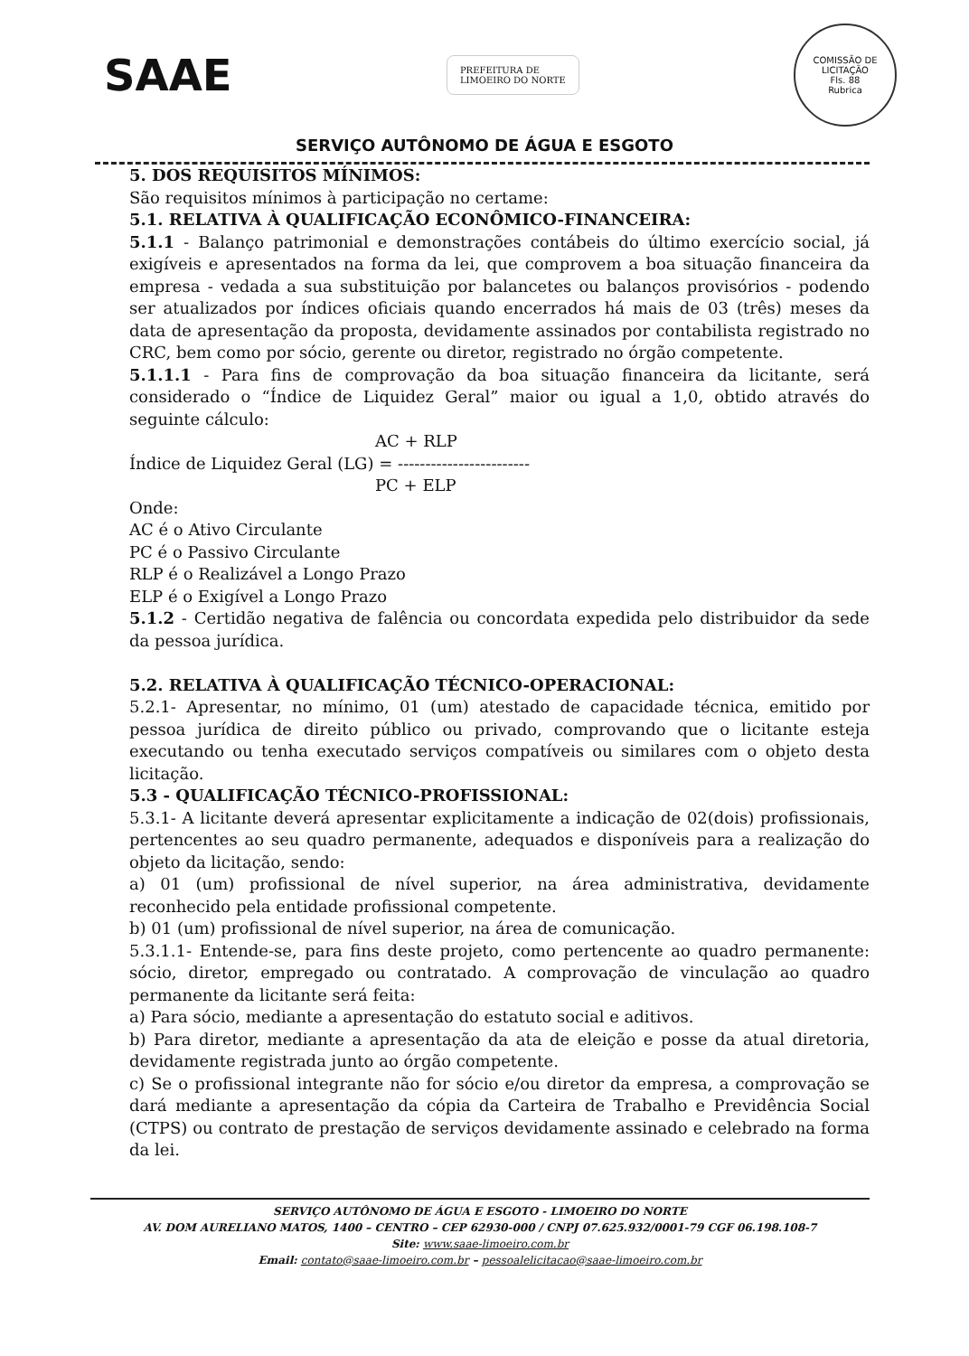SAAE
PREFEITURA DE
LIMOEIRO DO NORTE
COMISSÃO DE LICITAÇÃO
Fls. 88
Rubrica
SERVIÇO AUTÔNOMO DE ÁGUA E ESGOTO
5. DOS REQUISITOS MÍNIMOS:
São requisitos mínimos à participação no certame:
5.1. RELATIVA À QUALIFICAÇÃO ECONÔMICO-FINANCEIRA:
5.1.1 - Balanço patrimonial e demonstrações contábeis do último exercício social, já exigíveis e apresentados na forma da lei, que comprovem a boa situação financeira da empresa - vedada a sua substituição por balancetes ou balanços provisórios - podendo ser atualizados por índices oficiais quando encerrados há mais de 03 (três) meses da data de apresentação da proposta, devidamente assinados por contabilista registrado no CRC, bem como por sócio, gerente ou diretor, registrado no órgão competente.
5.1.1.1 - Para fins de comprovação da boa situação financeira da licitante, será considerado o “Índice de Liquidez Geral” maior ou igual a 1,0, obtido através do seguinte cálculo:
AC + RLP
Índice de Liquidez Geral (LG) = ------------------------
PC + ELP
Onde:
AC é o Ativo Circulante
PC é o Passivo Circulante
RLP é o Realizável a Longo Prazo
ELP é o Exigível a Longo Prazo
5.1.2 - Certidão negativa de falência ou concordata expedida pelo distribuidor da sede da pessoa jurídica.
5.2. RELATIVA À QUALIFICAÇÃO TÉCNICO-OPERACIONAL:
5.2.1- Apresentar, no mínimo, 01 (um) atestado de capacidade técnica, emitido por pessoa jurídica de direito público ou privado, comprovando que o licitante esteja executando ou tenha executado serviços compatíveis ou similares com o objeto desta licitação.
5.3 - QUALIFICAÇÃO TÉCNICO-PROFISSIONAL:
5.3.1- A licitante deverá apresentar explicitamente a indicação de 02(dois) profissionais, pertencentes ao seu quadro permanente, adequados e disponíveis para a realização do objeto da licitação, sendo:
a) 01 (um) profissional de nível superior, na área administrativa, devidamente reconhecido pela entidade profissional competente.
b) 01 (um) profissional de nível superior, na área de comunicação.
5.3.1.1- Entende-se, para fins deste projeto, como pertencente ao quadro permanente: sócio, diretor, empregado ou contratado. A comprovação de vinculação ao quadro permanente da licitante será feita:
a) Para sócio, mediante a apresentação do estatuto social e aditivos.
b) Para diretor, mediante a apresentação da ata de eleição e posse da atual diretoria, devidamente registrada junto ao órgão competente.
c) Se o profissional integrante não for sócio e/ou diretor da empresa, a comprovação se dará mediante a apresentação da cópia da Carteira de Trabalho e Previdência Social (CTPS) ou contrato de prestação de serviços devidamente assinado e celebrado na forma da lei.
SERVIÇO AUTÔNOMO DE ÁGUA E ESGOTO - LIMOEIRO DO NORTE
AV. DOM AURELIANO MATOS, 1400 – CENTRO – CEP 62930-000 / CNPJ 07.625.932/0001-79 CGF 06.198.108-7
Site: www.saae-limoeiro.com.br
Email: contato@saae-limoeiro.com.br – pessoalelicitacao@saae-limoeiro.com.br